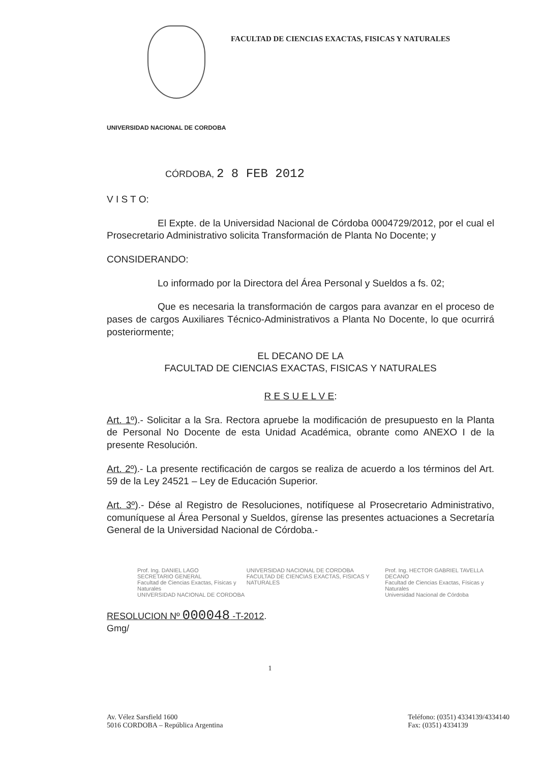FACULTAD DE CIENCIAS EXACTAS, FISICAS Y NATURALES
UNIVERSIDAD NACIONAL DE CORDOBA
CÓRDOBA, 2 8 FEB 2012
V I S T O:
El Expte. de la Universidad Nacional de Córdoba 0004729/2012, por el cual el Prosecretario Administrativo solicita Transformación de Planta No Docente; y
CONSIDERANDO:
Lo informado por la Directora del Área Personal y Sueldos a fs. 02;
Que es necesaria la transformación de cargos para avanzar en el proceso de pases de cargos Auxiliares Técnico-Administrativos a Planta No Docente, lo que ocurrirá posteriormente;
EL DECANO DE LA
FACULTAD DE CIENCIAS EXACTAS, FISICAS Y NATURALES
R E S U E L V E:
Art. 1º).- Solicitar a la Sra. Rectora apruebe la modificación de presupuesto en la Planta de Personal No Docente de esta Unidad Académica, obrante como ANEXO I de la presente Resolución.
Art. 2º).- La presente rectificación de cargos se realiza de acuerdo a los términos del Art. 59 de la Ley 24521 – Ley de Educación Superior.
Art. 3º).- Dése al Registro de Resoluciones, notifíquese al Prosecretario Administrativo, comuníquese al Área Personal y Sueldos, gírense las presentes actuaciones a Secretaría General de la Universidad Nacional de Córdoba.-
Prof. Ing. DANIEL LAGO
SECRETARIO GENERAL
Facultad de Ciencias Exactas, Físicas y Naturales
UNIVERSIDAD NACIONAL DE CORDOBA
UNIVERSIDAD NACIONAL DE CORDOBA
FACULTAD DE CIENCIAS EXACTAS, FISICAS Y NATURALES
Prof. Ing. HECTOR GABRIEL TAVELLA
DECANO
Facultad de Ciencias Exactas, Físicas y Naturales
Universidad Nacional de Córdoba
RESOLUCION Nº 000048 -T-2012.
Gmg/
1
Av. Vélez Sarsfield 1600
5016 CORDOBA – República Argentina
Teléfono: (0351) 4334139/4334140
Fax: (0351) 4334139